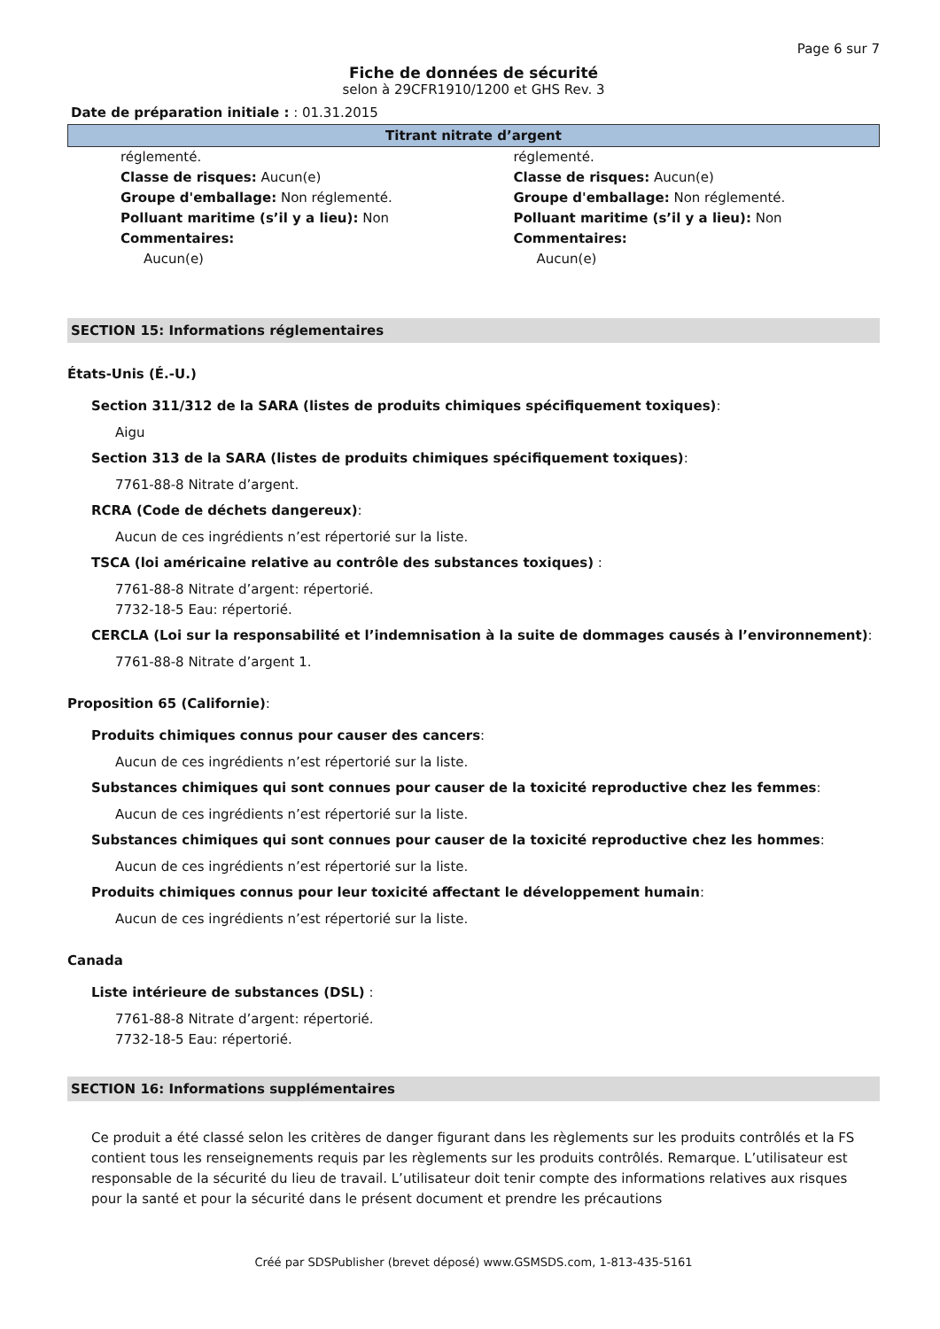Page 6 sur 7
Fiche de données de sécurité
selon à 29CFR1910/1200 et GHS Rev. 3
Date de préparation initiale : : 01.31.2015
Titrant nitrate d’argent
réglementé.
Classe de risques: Aucun(e)
Groupe d'emballage: Non réglementé.
Polluant maritime (s’il y a lieu): Non
Commentaires:
Aucun(e)
réglementé.
Classe de risques: Aucun(e)
Groupe d'emballage: Non réglementé.
Polluant maritime (s’il y a lieu): Non
Commentaires:
Aucun(e)
SECTION 15: Informations réglementaires
États-Unis (É.-U.)
Section 311/312 de la SARA (listes de produits chimiques spécifiquement toxiques):
Aigu
Section 313 de la SARA (listes de produits chimiques spécifiquement toxiques):
7761-88-8 Nitrate d’argent.
RCRA (Code de déchets dangereux):
Aucun de ces ingrédients n’est répertorié sur la liste.
TSCA (loi américaine relative au contrôle des substances toxiques) :
7761-88-8 Nitrate d’argent: répertorié.
7732-18-5 Eau: répertorié.
CERCLA (Loi sur la responsabilité et l’indemnisation à la suite de dommages causés à l’environnement):
7761-88-8 Nitrate d’argent 1.
Proposition 65 (Californie):
Produits chimiques connus pour causer des cancers:
Aucun de ces ingrédients n’est répertorié sur la liste.
Substances chimiques qui sont connues pour causer de la toxicité reproductive chez les femmes:
Aucun de ces ingrédients n’est répertorié sur la liste.
Substances chimiques qui sont connues pour causer de la toxicité reproductive chez les hommes:
Aucun de ces ingrédients n’est répertorié sur la liste.
Produits chimiques connus pour leur toxicité affectant le développement humain:
Aucun de ces ingrédients n’est répertorié sur la liste.
Canada
Liste intérieure de substances (DSL) :
7761-88-8 Nitrate d’argent: répertorié.
7732-18-5 Eau: répertorié.
SECTION 16: Informations supplémentaires
Ce produit a été classé selon les critères de danger figurant dans les règlements sur les produits contrôlés et la FS contient tous les renseignements requis par les règlements sur les produits contrôlés. Remarque. L’utilisateur est responsable de la sécurité du lieu de travail. L’utilisateur doit tenir compte des informations relatives aux risques pour la santé et pour la sécurité dans le présent document et prendre les précautions
Créé par SDSPublisher (brevet déposé) www.GSMSDS.com, 1-813-435-5161